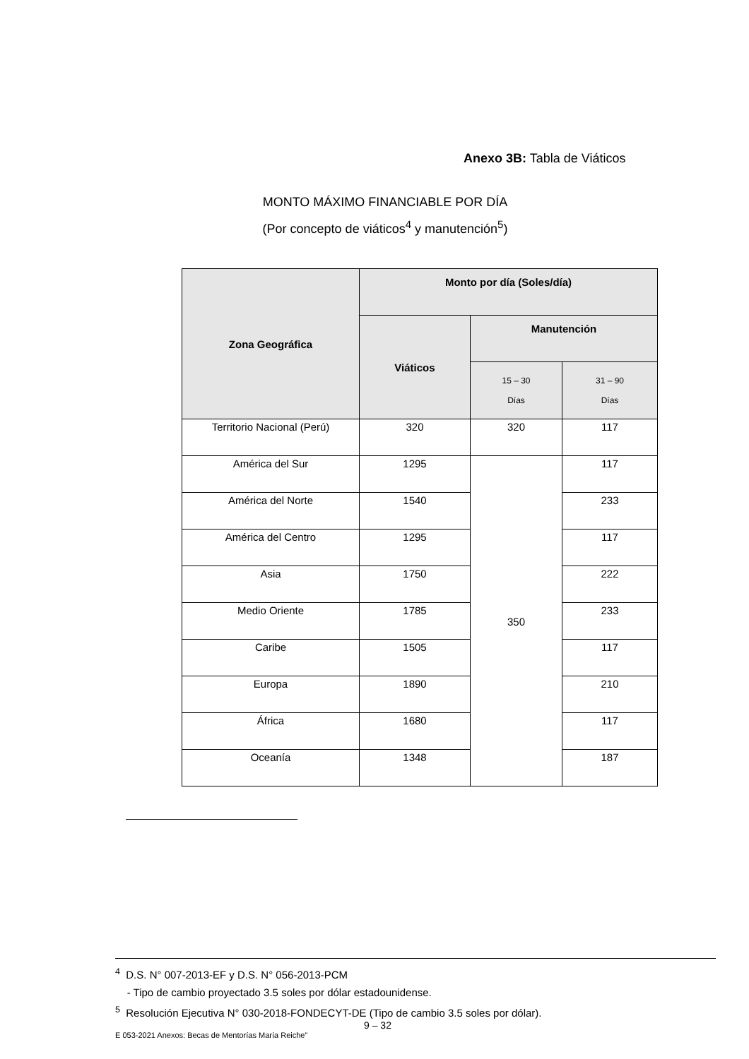Anexo 3B: Tabla de Viáticos
MONTO MÁXIMO FINANCIABLE POR DÍA
(Por concepto de viáticos<sup>4</sup> y manutención<sup>5</sup>)
| Zona Geográfica | Monto por día (Soles/día) | | |
| --- | --- | --- | --- |
| | Viáticos | Manutención | |
| | | 15 – 30 Días | 31 – 90 Días |
| Territorio Nacional (Perú) | 320 | 320 | 117 |
| América del Sur | 1295 | 350 | 117 |
| América del Norte | 1540 | | 233 |
| América del Centro | 1295 | | 117 |
| Asia | 1750 | | 222 |
| Medio Oriente | 1785 | | 233 |
| Caribe | 1505 | | 117 |
| Europa | 1890 | | 210 |
| África | 1680 | | 117 |
| Oceanía | 1348 | | 187 |
<sup>4</sup> D.S. N° 007-2013-EF y D.S. N° 056-2013-PCM
- Tipo de cambio proyectado 3.5 soles por dólar estadounidense.
<sup>5</sup> Resolución Ejecutiva N° 030-2018-FONDECYT-DE (Tipo de cambio 3.5 soles por dólar).
9 – 32
E 053-2021 Anexos: Becas de Mentorías María Reiche”